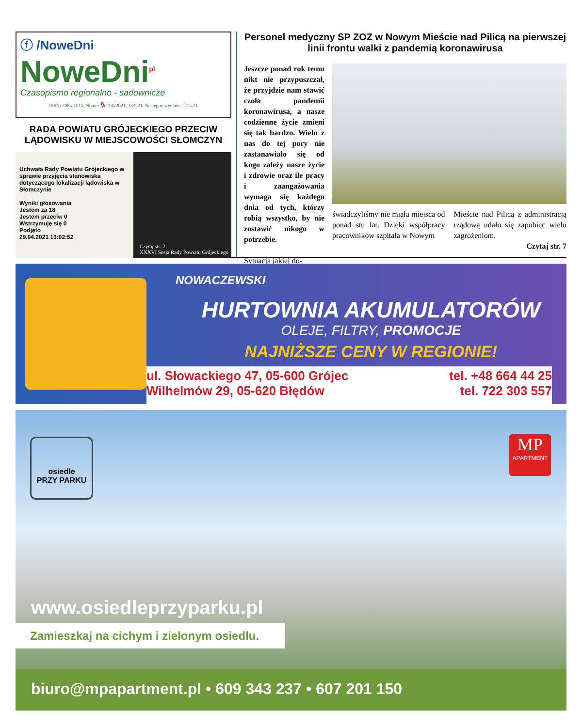ⓕ /NoweDni
NoweDni<sup>pl</sup>
Czasopismo regionalno - sadownicze
ISSN: 2084-1515, Numer 9(174)/2021, 13.5.21. Następne wydanie: 27.5.21
RADA POWIATU GRÓJECKIEGO PRZECIW LĄDOWISKU W MIEJSCOWOŚCI SŁOMCZYN
Uchwała Rady Powiatu Grójeckiego w sprawie przyjęcia stanowiska dotyczącego lokalizacji lądowiska w Słomczynie
Wyniki głosowania
Jestem za 18
Jestem przeciw 0
Wstrzymuję się 0
Podjęto
29.04.2021 13:02:52
Czytaj str. 2
XXXVI Sesja Rady Powiatu Grójeckiego
Personel medyczny SP ZOZ w Nowym Mieście nad Pilicą na pierwszej linii frontu walki z pandemią koronawirusa
Jeszcze ponad rok temu nikt nie przypuszczał, że przyjdzie nam stawić czoła pandemii koronawirusa, a nasze codzienne życie zmieni się tak bardzo. Wielu z nas do tej pory nie zastanawiało się od kogo zależy nasze życie i zdrowie oraz ile pracy i zaangażowania wymaga się każdego dnia od tych, którzy robią wszystko, by nie zostawić nikogo w potrzebie.
Sytuacja jakiej do-
świadczyliśmy nie miała miejsca od ponad stu lat. Dzięki współpracy pracowników szpitala w Nowym
Mieście nad Pilicą z administracją rządową udało się zapobiec wielu zagrożeniom.
Czytaj str. 7
NOWACZEWSKI
HURTOWNIA AKUMULATORÓW
OLEJE, FILTRY, PROMOCJE
NAJNIŻSZE CENY W REGIONIE!
ul. Słowackiego 47, 05-600 Grójec
Wilhelmów 29, 05-620 Błędów
tel. +48 664 44 25
tel. 722 303 557
osiedle
PRZY PARKU
MP
APARTMENT
www.osiedleprzyparku.pl
Zamieszkaj na cichym i zielonym osiedlu.
biuro@mpapartment.pl • 609 343 237 • 607 201 150